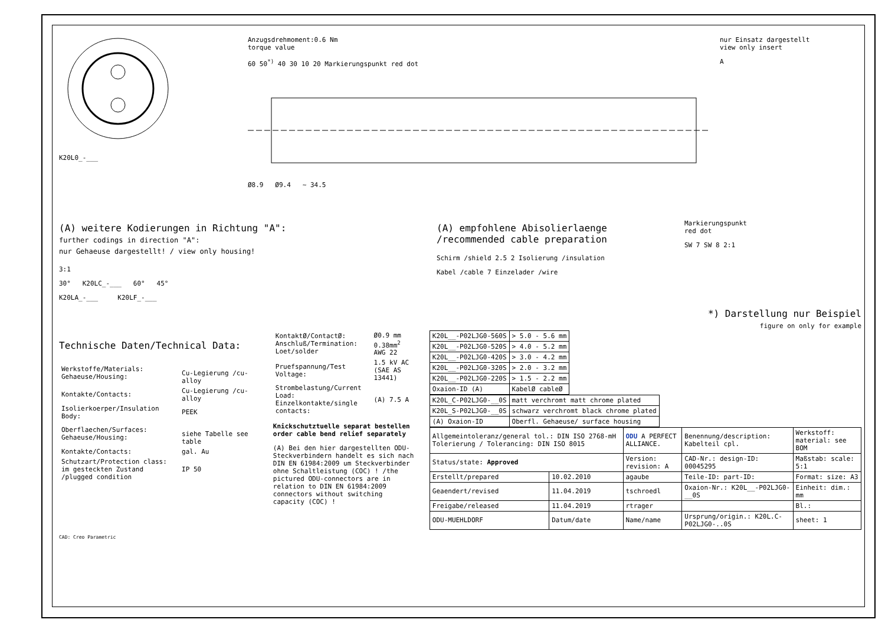K20L0_-___ Anzugsdrehmoment:0.6 Nm
torque value
60 50<sup>*)</sup> 40 30 10 20 Markierungspunkt red dot
Ø8.9 Ø9.4 ~ 34.5
nur Einsatz dargestellt
view only insert
A
(A) weitere Kodierungen in Richtung "A":
further codings in direction "A":
nur Gehaeuse dargestellt! / view only housing!
3:1
30° K20LC_-___ 60° 45°
K20LA_-___ K20LF_-___
(A) empfohlene Abisolierlaenge
/recommended cable preparation
Schirm /shield 2.5 2 Isolierung /insulation
Kabel /cable 7 Einzelader /wire
Markierungspunkt
red dot
SW 7 SW 8 2:1
*) Darstellung nur Beispiel
figure on only for example
Technische Daten/Technical Data:
| Werkstoffe/Materials: Gehaeuse/Housing: | Cu-Legierung /cu-alloy |
| Kontakte/Contacts: | Cu-Legierung /cu-alloy |
| Isolierkoerper/Insulation Body: | PEEK |
| Oberflaechen/Surfaces: Gehaeuse/Housing: | siehe Tabelle see table |
| Kontakte/Contacts: | gal. Au |
| Schutzart/Protection class: im gesteckten Zustand /plugged condition | IP 50 |
| KontaktØ/ContactØ: Anschluß/Termination: Loet/solder | Ø0.9 mm 0.38mm<sup>2</sup> AWG 22 |
| Pruefspannung/Test Voltage: | 1.5 kV AC (SAE AS 13441) |
| Strombelastung/Current Load: Einzelkontakte/single contacts: | (A) 7.5 A |
Knickschutztuelle separat bestellen
order cable bend relief separately
(A) Bei den hier dargestellten ODU-Steckverbindern handelt es sich nach DIN EN 61984:2009 um Steckverbinder ohne Schaltleistung (COC) ! /the pictured ODU-connectors are in relation to DIN EN 61984:2009 connectors without switching capacity (COC) !
| K20L__-P02LJG0-560S | > 5.0 - 5.6 mm |
| K20L__-P02LJG0-520S | > 4.0 - 5.2 mm |
| K20L__-P02LJG0-420S | > 3.0 - 4.2 mm |
| K20L__-P02LJG0-320S | > 2.0 - 3.2 mm |
| K20L__-P02LJG0-220S | > 1.5 - 2.2 mm |
| Oxaion-ID (A) | KabelØ cableØ |
| K20L_C-P02LJG0-__0S | matt verchromt matt chrome plated |
| K20L_S-P02LJG0-__0S | schwarz verchromt black chrome plated |
| (A) Oxaion-ID | Oberfl. Gehaeuse/ surface housing |
| Allgemeintoleranz/general tol.: DIN ISO 2768-mH Tolerierung / Tolerancing: DIN ISO 8015 | | ODU A PERFECT ALLIANCE. | Benennung/description: Kabelteil cpl. | Werkstoff: material: see BOM |
| Status/state: Approved | | Version: revision: A | CAD-Nr.: design-ID: 00045295 | Maßstab: scale: 5:1 |
| Erstellt/prepared | 10.02.2010 | agaube | Teile-ID: part-ID: | Format: size: A3 |
| Geaendert/revised | 11.04.2019 | tschroedl | Oxaion-Nr.: K20L__-P02LJG0-__0S | Einheit: dim.: mm |
| Freigabe/released | 11.04.2019 | rtrager | | Bl.: |
| ODU-MUEHLDORF | Datum/date | Name/name | Ursprung/origin.: K20L.C-P02LJG0-..0S | sheet: 1 |
CAD: Creo Parametric